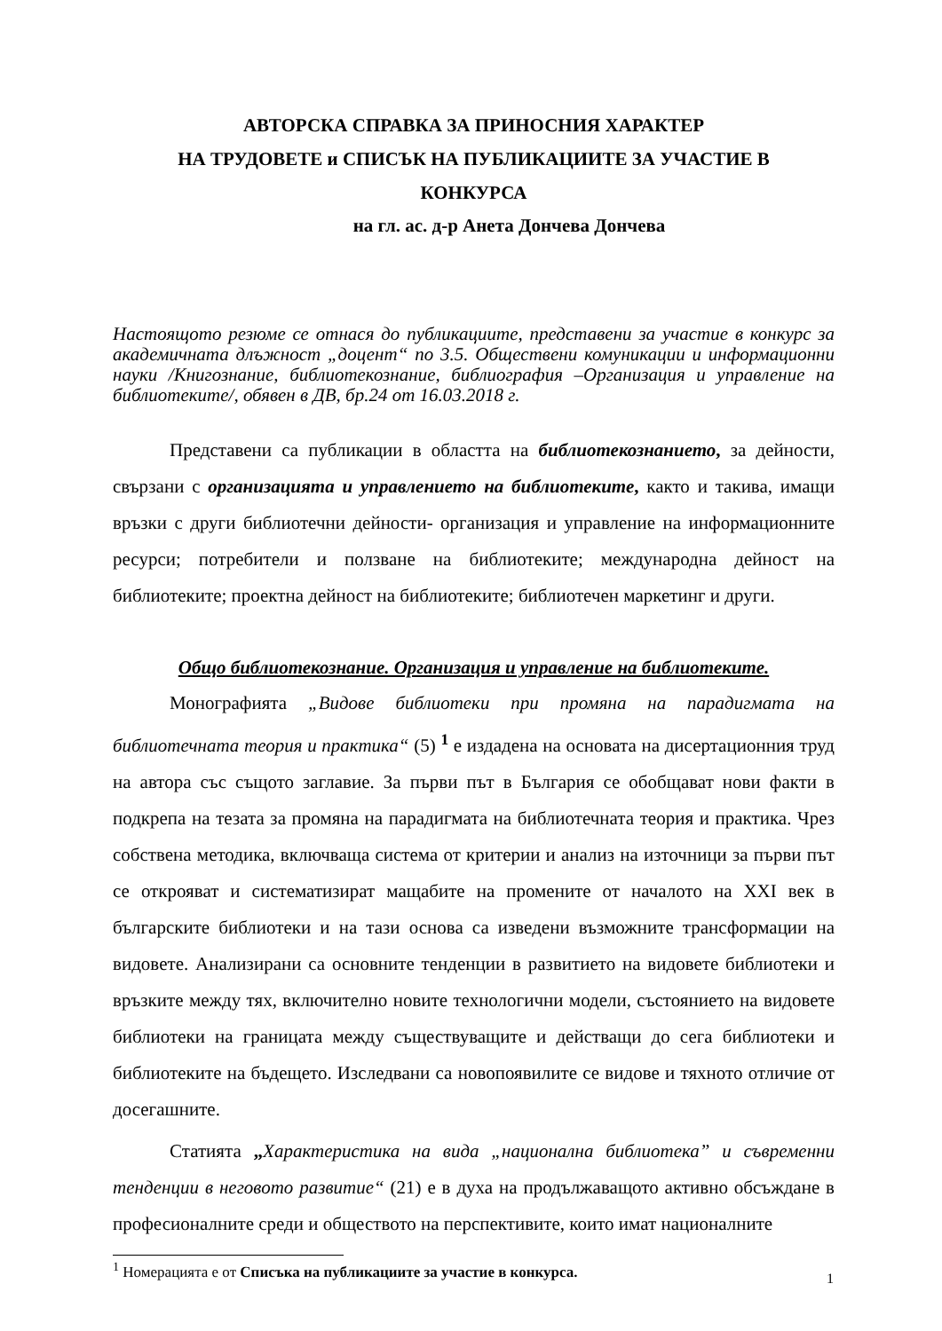АВТОРСКА СПРАВКА ЗА ПРИНОСНИЯ ХАРАКТЕР
НА ТРУДОВЕТЕ и СПИСЪК НА ПУБЛИКАЦИИТЕ ЗА УЧАСТИЕ В
КОНКУРСА
на гл. ас. д-р Анета Дончева Дончева
Настоящото резюме се отнася до публикациите, представени за участие в конкурс за академичната длъжност „доцент“ по 3.5. Обществени комуникации и информационни науки /Книгознание, библиотекознание, библиография –Организация и управление на библиотеките/, обявен в ДВ, бр.24 от 16.03.2018 г.
Представени са публикации в областта на библиотекознанието, за дейности, свързани с организацията и управлението на библиотеките, както и такива, имащи връзки с други библиотечни дейности- организация и управление на информационните ресурси; потребители и ползване на библиотеките; международна дейност на библиотеките; проектна дейност на библиотеките; библиотечен маркетинг и други.
Общо библиотекознание. Организация и управление на библиотеките.
Монографията „Видове библиотеки при промяна на парадигмата на библиотечната теория и практика“ (5) <sup>1</sup> е издадена на основата на дисертационния труд на автора със същото заглавие. За първи път в България се обобщават нови факти в подкрепа на тезата за промяна на парадигмата на библиотечната теория и практика. Чрез собствена методика, включваща система от критерии и анализ на източници за първи път се открояват и систематизират мащабите на промените от началото на XXI век в българските библиотеки и на тази основа са изведени възможните трансформации на видовете. Анализирани са основните тенденции в развитието на видовете библиотеки и връзките между тях, включително новите технологични модели, състоянието на видовете библиотеки на границата между съществуващите и действащи до сега библиотеки и библиотеките на бъдещето. Изследвани са новопоявилите се видове и тяхното отличие от досегашните.
Статията „Характеристика на вида „национална библиотека” и съвременни тенденции в неговото развитие“ (21) е в духа на продължаващото активно обсъждане в професионалните среди и обществото на перспективите, които имат националните
<sup>1</sup> Номерацията е от Списъка на публикациите за участие в конкурса.
1